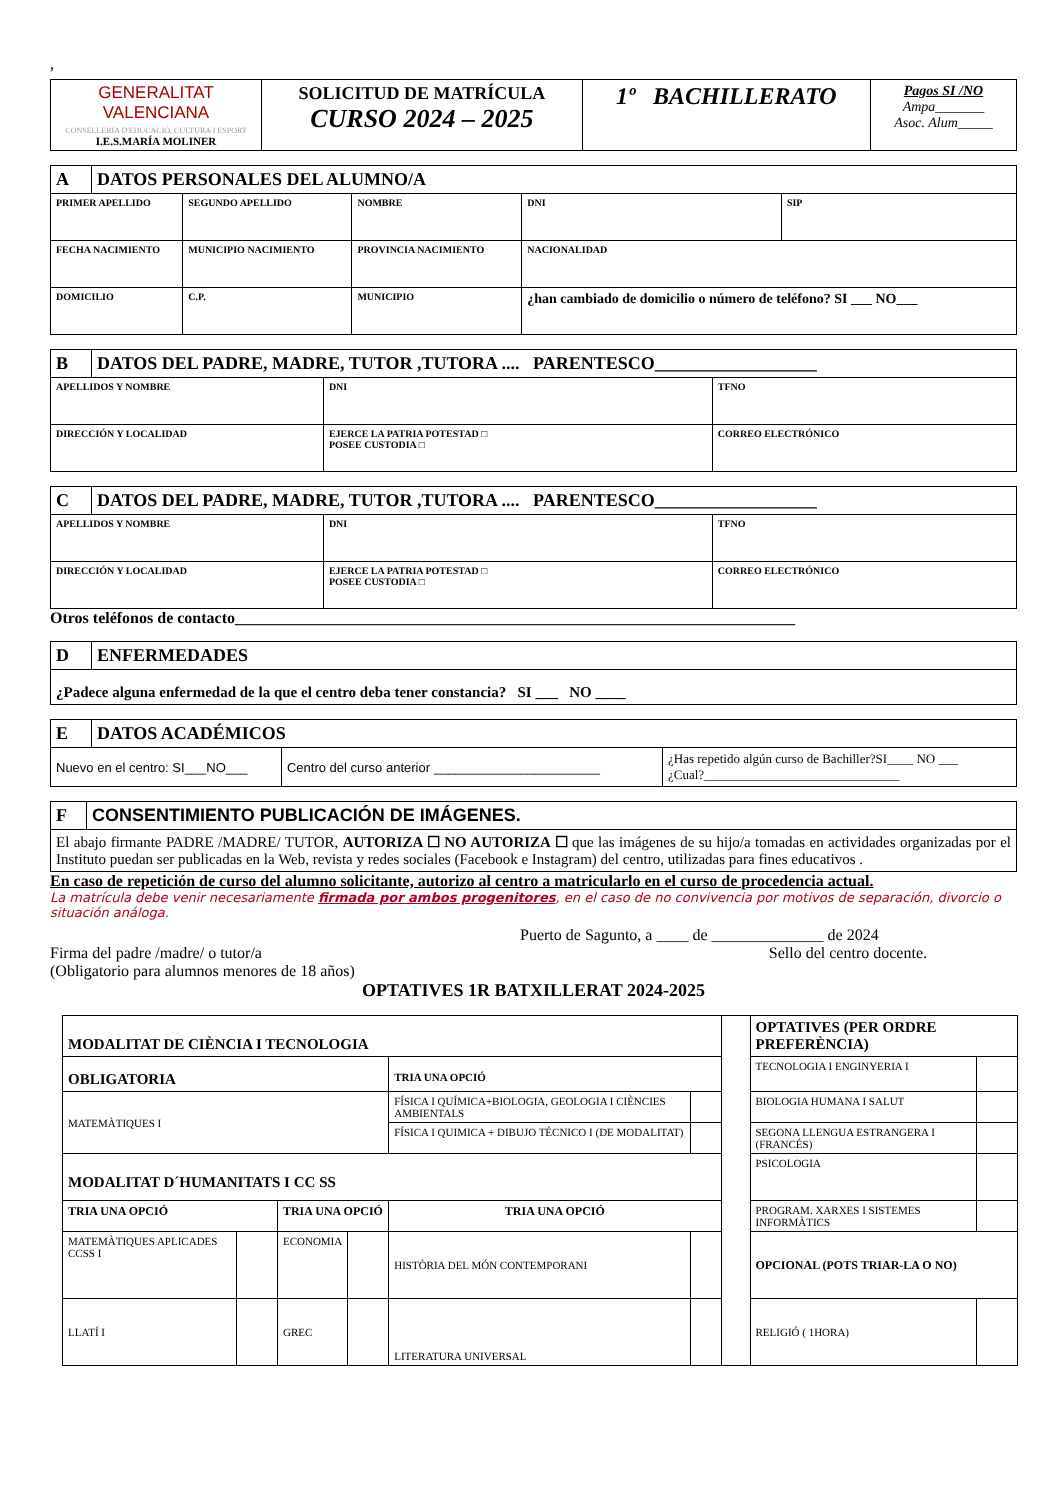,
| GENERALITAT VALENCIANA CONSELLERIA D'EDUCACIÓ, CULTURA I ESPORT I.E.S.MARÍA MOLINER | SOLICITUD DE MATRÍCULA CURSO 2024 – 2025 | 1º BACHILLERATO | Pagos SI /NO Ampa_______ Asoc. Alum_____ |
| A | DATOS PERSONALES DEL ALUMNO/A | | | | | |
| --- | --- | --- | --- | --- | --- | --- |
| PRIMER APELLIDO | | SEGUNDO APELLIDO | NOMBRE | | DNI | SIP |
| FECHA NACIMIENTO | | MUNICIPIO NACIMIENTO | PROVINCIA NACIMIENTO | | NACIONALIDAD | |
| DOMICILIO | | C.P. | MUNICIPIO | ¿han cambiado de domicilio o número de teléfono? SI ___ NO___ | | |
| B | DATOS DEL PADRE, MADRE, TUTOR ,TUTORA .... PARENTESCO__________________ | | |
| --- | --- | --- | --- |
| APELLIDOS Y NOMBRE | | DNI | TFNO |
| DIRECCIÓN Y LOCALIDAD | | EJERCE LA PATRIA POTESTAD □ POSEE CUSTODIA □ | CORREO ELECTRÓNICO |
| C | DATOS DEL PADRE, MADRE, TUTOR ,TUTORA .... PARENTESCO__________________ | | |
| --- | --- | --- | --- |
| APELLIDOS Y NOMBRE | | DNI | TFNO |
| DIRECCIÓN Y LOCALIDAD | | EJERCE LA PATRIA POTESTAD □ POSEE CUSTODIA □ | CORREO ELECTRÓNICO |
Otros teléfonos de contacto______________________________________________________________________
| D | ENFERMEDADES |
| --- | --- |
| ¿Padece alguna enfermedad de la que el centro deba tener constancia? SI ___ NO ____ | |
| E | DATOS ACADÉMICOS | | |
| --- | --- | --- | --- |
| Nuevo en el centro: SI___NO___ | | Centro del curso anterior _______________________ | ¿Has repetido algún curso de Bachiller?SI____ NO ___ ¿Cual?______________________________ |
| F | CONSENTIMIENTO PUBLICACIÓN DE IMÁGENES. |
| --- | --- |
| El abajo firmante PADRE /MADRE/ TUTOR, AUTORIZA ☐ NO AUTORIZA ☐ que las imágenes de su hijo/a tomadas en actividades organizadas por el Instituto puedan ser publicadas en la Web, revista y redes sociales (Facebook e Instagram) del centro, utilizadas para fines educativos . | |
En caso de repetición de curso del alumno solicitante, autorizo al centro a matricularlo en el curso de procedencia actual.
La matrícula debe venir necesariamente firmada por ambos progenitores, en el caso de no convivencia por motivos de separación, divorcio o situación análoga.
Puerto de Sagunto, a ____ de ______________ de 2024
Firma del padre /madre/ o tutor/a Sello del centro docente.
(Obligatorio para alumnos menores de 18 años)
OPTATIVES 1R BATXILLERAT 2024-2025
| MODALITAT DE CIÈNCIA I TECNOLOGIA | | | | | | | OPTATIVES (PER ORDRE PREFERÈNCIA) | |
| OBLIGATORIA | | | | TRIA UNA OPCIÓ | | | TECNOLOGIA I ENGINYERIA I | |
| MATEMÀTIQUES I | | | | FÍSICA I QUÍMICA+BIOLOGIA, GEOLOGIA I CIÈNCIES AMBIENTALS | | | BIOLOGIA HUMANA I SALUT | |
| | | | | FÍSICA I QUIMICA + DIBUJO TÉCNICO I (DE MODALITAT) | | | SEGONA LLENGUA ESTRANGERA I (FRANCÉS) | |
| MODALITAT D´HUMANITATS I CC SS | | | | | | | PSICOLOGIA | |
| TRIA UNA OPCIÓ | | TRIA UNA OPCIÓ | | TRIA UNA OPCIÓ | | | PROGRAM. XARXES I SISTEMES INFORMÀTICS | |
| MATEMÀTIQUES APLICADES CCSS I | | ECONOMIA | | HISTÒRIA DEL MÓN CONTEMPORANI | | | OPCIONAL (POTS TRIAR-LA O NO) | |
| LLATÍ I | | GREC | | LITERATURA UNIVERSAL | | | RELIGIÓ ( 1HORA) | |